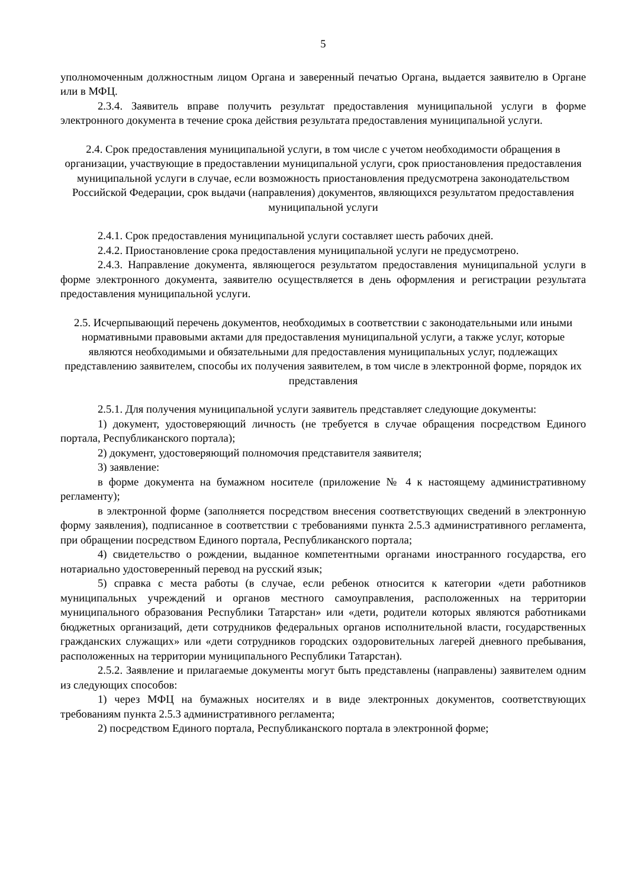5
уполномоченным должностным лицом Органа и заверенный печатью Органа, выдается заявителю в Органе или в МФЦ.
2.3.4. Заявитель вправе получить результат предоставления муниципальной услуги в форме электронного документа в течение срока действия результата предоставления муниципальной услуги.
2.4. Срок предоставления муниципальной услуги, в том числе с учетом необходимости обращения в организации, участвующие в предоставлении муниципальной услуги, срок приостановления предоставления муниципальной услуги в случае, если возможность приостановления предусмотрена законодательством Российской Федерации, срок выдачи (направления) документов, являющихся результатом предоставления муниципальной услуги
2.4.1. Срок предоставления муниципальной услуги составляет шесть рабочих дней.
2.4.2. Приостановление срока предоставления муниципальной услуги не предусмотрено.
2.4.3. Направление документа, являющегося результатом предоставления муниципальной услуги в форме электронного документа, заявителю осуществляется в день оформления и регистрации результата предоставления муниципальной услуги.
2.5. Исчерпывающий перечень документов, необходимых в соответствии с законодательными или иными нормативными правовыми актами для предоставления муниципальной услуги, а также услуг, которые являются необходимыми и обязательными для предоставления муниципальных услуг, подлежащих представлению заявителем, способы их получения заявителем, в том числе в электронной форме, порядок их представления
2.5.1. Для получения муниципальной услуги заявитель представляет следующие документы:
1) документ, удостоверяющий личность (не требуется в случае обращения посредством Единого портала, Республиканского портала);
2) документ, удостоверяющий полномочия представителя заявителя;
3) заявление:
в форме документа на бумажном носителе (приложение № 4 к настоящему административному регламенту);
в электронной форме (заполняется посредством внесения соответствующих сведений в электронную форму заявления), подписанное в соответствии с требованиями пункта 2.5.3 административного регламента, при обращении посредством Единого портала, Республиканского портала;
4) свидетельство о рождении, выданное компетентными органами иностранного государства, его нотариально удостоверенный перевод на русский язык;
5) справка с места работы (в случае, если ребенок относится к категории «дети работников муниципальных учреждений и органов местного самоуправления, расположенных на территории муниципального образования Республики Татарстан» или «дети, родители которых являются работниками бюджетных организаций, дети сотрудников федеральных органов исполнительной власти, государственных гражданских служащих» или «дети сотрудников городских оздоровительных лагерей дневного пребывания, расположенных на территории муниципального Республики Татарстан).
2.5.2. Заявление и прилагаемые документы могут быть представлены (направлены) заявителем одним из следующих способов:
1) через МФЦ на бумажных носителях и в виде электронных документов, соответствующих требованиям пункта 2.5.3 административного регламента;
2) посредством Единого портала, Республиканского портала в электронной форме;